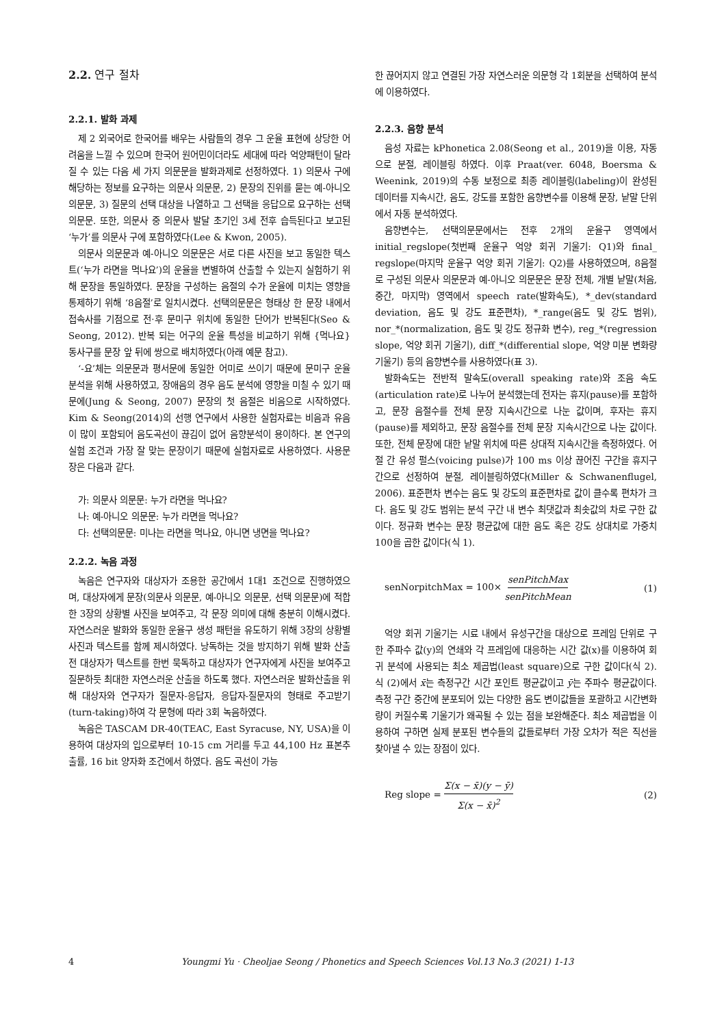2.2. 연구 절차
2.2.1. 발화 과제
제 2 외국어로 한국어를 배우는 사람들의 경우 그 운율 표현에 상당한 어려움을 느낄 수 있으며 한국어 원어민이더라도 세대에 따라 억양패턴이 달라질 수 있는 다음 세 가지 의문문을 발화과제로 선정하였다. 1) 의문사 구에 해당하는 정보를 요구하는 의문사 의문문, 2) 문장의 진위를 묻는 예-아니오 의문문, 3) 질문의 선택 대상을 나열하고 그 선택을 응답으로 요구하는 선택의문문. 또한, 의문사 중 의문사 발달 초기인 3세 전후 습득된다고 보고된 ‘누가’를 의문사 구에 포함하였다(Lee & Kwon, 2005).
의문사 의문문과 예-아니오 의문문은 서로 다른 사진을 보고 동일한 텍스트(‘누가 라면을 먹나요’)의 운율을 변별하여 산출할 수 있는지 실험하기 위해 문장을 통일하였다. 문장을 구성하는 음절의 수가 운율에 미치는 영향을 통제하기 위해 ‘8음절’로 일치시켰다. 선택의문문은 형태상 한 문장 내에서 접속사를 기점으로 전·후 문미구 위치에 동일한 단어가 반복된다(Seo & Seong, 2012). 반복 되는 어구의 운율 특성을 비교하기 위해 {먹나요} 동사구를 문장 앞 뒤에 쌍으로 배치하였다(아래 예문 참고).
‘-요’체는 의문문과 평서문에 동일한 어미로 쓰이기 때문에 문미구 운율 분석을 위해 사용하였고, 장애음의 경우 음도 분석에 영향을 미칠 수 있기 때문에(Jung & Seong, 2007) 문장의 첫 음절은 비음으로 시작하였다. Kim & Seong(2014)의 선행 연구에서 사용한 실험자료는 비음과 유음이 많이 포함되어 음도곡선이 끊김이 없어 음향분석이 용이하다. 본 연구의 실험 조건과 가장 잘 맞는 문장이기 때문에 실험자료로 사용하였다. 사용문장은 다음과 같다.
가: 의문사 의문문: 누가 라면을 먹나요?
나: 예-아니오 의문문: 누가 라면을 먹나요?
다: 선택의문문: 미나는 라면을 먹나요, 아니면 냉면을 먹나요?
2.2.2. 녹음 과정
녹음은 연구자와 대상자가 조용한 공간에서 1대1 조건으로 진행하였으며, 대상자에게 문장(의문사 의문문, 예-아니오 의문문, 선택 의문문)에 적합한 3장의 상황별 사진을 보여주고, 각 문장 의미에 대해 충분히 이해시켰다. 자연스러운 발화와 동일한 운율구 생성 패턴을 유도하기 위해 3장의 상황별 사진과 텍스트를 함께 제시하였다. 낭독하는 것을 방지하기 위해 발화 산출 전 대상자가 텍스트를 한번 묵독하고 대상자가 연구자에게 사진을 보여주고 질문하듯 최대한 자연스러운 산출을 하도록 했다. 자연스러운 발화산출을 위해 대상자와 연구자가 질문자-응답자, 응답자-질문자의 형태로 주고받기(turn-taking)하여 각 문형에 따라 3회 녹음하였다.
녹음은 TASCAM DR-40(TEAC, East Syracuse, NY, USA)을 이용하여 대상자의 입으로부터 10-15 cm 거리를 두고 44,100 Hz 표본추출률, 16 bit 양자화 조건에서 하였다. 음도 곡선이 가능
한 끊어지지 않고 연결된 가장 자연스러운 의문형 각 1회분을 선택하여 분석에 이용하였다.
2.2.3. 음향 분석
음성 자료는 kPhonetica 2.08(Seong et al., 2019)을 이용, 자동으로 분절, 레이블링 하였다. 이후 Praat(ver. 6048, Boersma & Weenink, 2019)의 수동 보정으로 최종 레이블링(labeling)이 완성된 데이터를 지속시간, 음도, 강도를 포함한 음향변수를 이용해 문장, 낱말 단위에서 자동 분석하였다.
음향변수는, 선택의문문에서는 전후 2개의 운율구 영역에서 initial_regslope(첫번째 운율구 억양 회귀 기울기: Q1)와 final_ regslope(마지막 운율구 억양 회귀 기울기: Q2)를 사용하였으며, 8음절로 구성된 의문사 의문문과 예-아니오 의문문은 문장 전체, 개별 낱말(처음, 중간, 마지막) 영역에서 speech rate(발화속도), *_dev(standard deviation, 음도 및 강도 표준편차), *_range(음도 및 강도 범위), nor_*(normalization, 음도 및 강도 정규화 변수), reg_*(regression slope, 억양 회귀 기울기), diff_*(differential slope, 억양 미분 변화량 기울기) 등의 음향변수를 사용하였다(표 3).
발화속도는 전반적 말속도(overall speaking rate)와 조음 속도(articulation rate)로 나누어 분석했는데 전자는 휴지(pause)를 포함하고, 문장 음절수를 전체 문장 지속시간으로 나눈 값이며, 후자는 휴지(pause)를 제외하고, 문장 음절수를 전체 문장 지속시간으로 나눈 값이다. 또한, 전체 문장에 대한 낱말 위치에 따른 상대적 지속시간을 측정하였다. 어절 간 유성 펄스(voicing pulse)가 100 ms 이상 끊어진 구간을 휴지구간으로 선정하여 분절, 레이블링하였다(Miller & Schwanenflugel, 2006). 표준편차 변수는 음도 및 강도의 표준편차로 값이 클수록 편차가 크다. 음도 및 강도 범위는 분석 구간 내 변수 최댓값과 최솟값의 차로 구한 값이다. 정규화 변수는 문장 평균값에 대한 음도 혹은 강도 상대치로 가중치 100을 곱한 값이다(식 1).
senNorpitchMax = 100× senPitchMax senPitchMean (1)
억양 회귀 기울기는 시료 내에서 유성구간을 대상으로 프레임 단위로 구한 주파수 값(y)의 연쇄와 각 프레임에 대응하는 시간 값(x)를 이용하여 회귀 분석에 사용되는 최소 제곱법(least square)으로 구한 값이다(식 2). 식 (2)에서 x̄는 측정구간 시간 포인트 평균값이고 ȳ는 주파수 평균값이다. 측정 구간 중간에 분포되어 있는 다양한 음도 변이값들을 포괄하고 시간변화량이 커질수록 기울기가 왜곡될 수 있는 점을 보완해준다. 최소 제곱법을 이용하여 구하면 실제 분포된 변수들의 값들로부터 가장 오차가 적은 직선을 찾아낼 수 있는 장점이 있다.
Reg slope = Σ(x − x̄)(y − ȳ) Σ(x − x̄)<sup>2</sup> (2)
4 Youngmi Yu · Cheoljae Seong / Phonetics and Speech Sciences Vol.13 No.3 (2021) 1-13